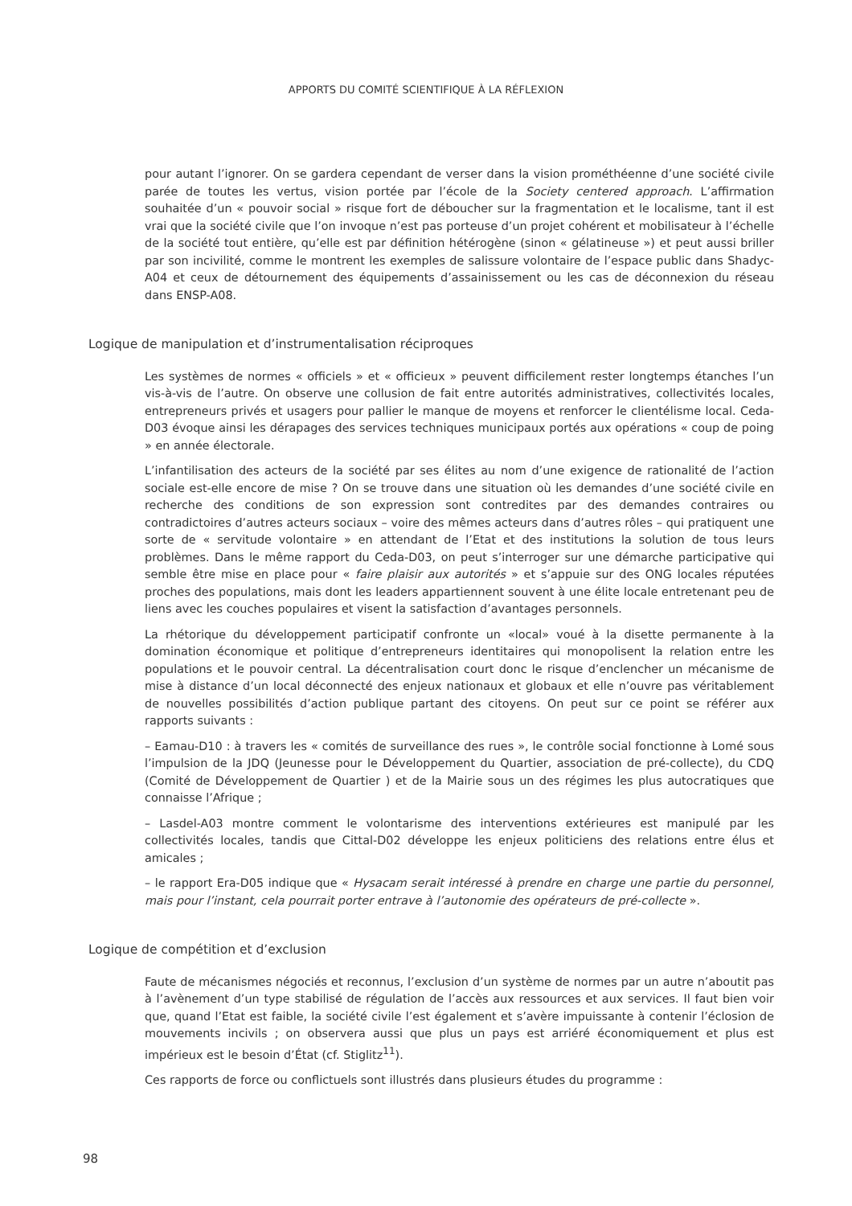APPORTS DU COMITÉ SCIENTIFIQUE À LA RÉFLEXION
pour autant l’ignorer. On se gardera cependant de verser dans la vision prométhéenne d’une société civile parée de toutes les vertus, vision portée par l’école de la Society centered approach. L’affirmation souhaitée d’un « pouvoir social » risque fort de déboucher sur la fragmentation et le localisme, tant il est vrai que la société civile que l’on invoque n’est pas porteuse d’un projet cohérent et mobilisateur à l’échelle de la société tout entière, qu’elle est par définition hétérogène (sinon « gélatineuse ») et peut aussi briller par son incivilité, comme le montrent les exemples de salissure volontaire de l’espace public dans Shadyc-A04 et ceux de détournement des équipements d’assainissement ou les cas de déconnexion du réseau dans ENSP-A08.
Logique de manipulation et d’instrumentalisation réciproques
Les systèmes de normes « officiels » et « officieux » peuvent difficilement rester longtemps étanches l’un vis-à-vis de l’autre. On observe une collusion de fait entre autorités administratives, collectivités locales, entrepreneurs privés et usagers pour pallier le manque de moyens et renforcer le clientélisme local. Ceda-D03 évoque ainsi les dérapages des services techniques municipaux portés aux opérations « coup de poing » en année électorale.
L’infantilisation des acteurs de la société par ses élites au nom d’une exigence de rationalité de l’action sociale est-elle encore de mise ? On se trouve dans une situation où les demandes d’une société civile en recherche des conditions de son expression sont contredites par des demandes contraires ou contradictoires d’autres acteurs sociaux – voire des mêmes acteurs dans d’autres rôles – qui pratiquent une sorte de « servitude volontaire » en attendant de l’Etat et des institutions la solution de tous leurs problèmes. Dans le même rapport du Ceda-D03, on peut s’interroger sur une démarche participative qui semble être mise en place pour « faire plaisir aux autorités » et s’appuie sur des ONG locales réputées proches des populations, mais dont les leaders appartiennent souvent à une élite locale entretenant peu de liens avec les couches populaires et visent la satisfaction d’avantages personnels.
La rhétorique du développement participatif confronte un «local» voué à la disette permanente à la domination économique et politique d’entrepreneurs identitaires qui monopolisent la relation entre les populations et le pouvoir central. La décentralisation court donc le risque d’enclencher un mécanisme de mise à distance d’un local déconnecté des enjeux nationaux et globaux et elle n’ouvre pas véritablement de nouvelles possibilités d’action publique partant des citoyens. On peut sur ce point se référer aux rapports suivants :
– Eamau-D10 : à travers les « comités de surveillance des rues », le contrôle social fonctionne à Lomé sous l’impulsion de la JDQ (Jeunesse pour le Développement du Quartier, association de pré-collecte), du CDQ (Comité de Développement de Quartier ) et de la Mairie sous un des régimes les plus autocratiques que connaisse l’Afrique ;
– Lasdel-A03 montre comment le volontarisme des interventions extérieures est manipulé par les collectivités locales, tandis que Cittal-D02 développe les enjeux politiciens des relations entre élus et amicales ;
– le rapport Era-D05 indique que « Hysacam serait intéressé à prendre en charge une partie du personnel, mais pour l’instant, cela pourrait porter entrave à l’autonomie des opérateurs de pré-collecte ».
Logique de compétition et d’exclusion
Faute de mécanismes négociés et reconnus, l’exclusion d’un système de normes par un autre n’aboutit pas à l’avènement d’un type stabilisé de régulation de l’accès aux ressources et aux services. Il faut bien voir que, quand l’Etat est faible, la société civile l’est également et s’avère impuissante à contenir l’éclosion de mouvements incivils ; on observera aussi que plus un pays est arriéré économiquement et plus est impérieux est le besoin d’État (cf. Stiglitz<sup>11</sup>).
Ces rapports de force ou conflictuels sont illustrés dans plusieurs études du programme :
98